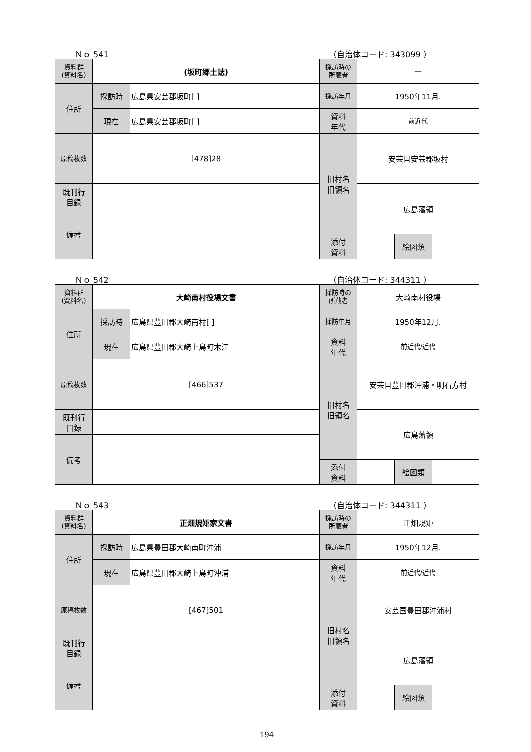Ｎｏ 541 （自治体コード: 343099 ）
| 資料群 (資料名) | (坂町郷土誌) | | 採訪時の 所蔵者 | — | | |
| 住所 | 採訪時 | 広島県安芸郡坂町[ ] | 採訪年月 | 1950年11月. | | |
| | 現在 | 広島県安芸郡坂町[ ] | 資料 年代 | 前近代 | | |
| 原稿枚数 | [478]28 | | 旧村名 旧領名 | 安芸国安芸郡坂村 | | |
| 既刊行 目録 | | | | 広島藩領 | | |
| 備考 | | | | | | |
| | | | 添付 資料 | | 絵図類 | |
Ｎｏ 542 （自治体コード: 344311 ）
| 資料群 (資料名) | 大崎南村役場文書 | | 採訪時の 所蔵者 | 大崎南村役場 | | |
| 住所 | 採訪時 | 広島県豊田郡大崎南村[ ] | 採訪年月 | 1950年12月. | | |
| | 現在 | 広島県豊田郡大崎上島町木江 | 資料 年代 | 前近代/近代 | | |
| 原稿枚数 | [466]537 | | 旧村名 旧領名 | 安芸国豊田郡沖浦・明石方村 | | |
| 既刊行 目録 | | | | 広島藩領 | | |
| 備考 | | | | | | |
| | | | 添付 資料 | | 絵図類 | |
Ｎｏ 543 （自治体コード: 344311 ）
| 資料群 (資料名) | 正畑規矩家文書 | | 採訪時の 所蔵者 | 正畑規矩 | | |
| 住所 | 採訪時 | 広島県豊田郡大崎南町沖浦 | 採訪年月 | 1950年12月. | | |
| | 現在 | 広島県豊田郡大崎上島町沖浦 | 資料 年代 | 前近代/近代 | | |
| 原稿枚数 | [467]501 | | 旧村名 旧領名 | 安芸国豊田郡沖浦村 | | |
| 既刊行 目録 | | | | 広島藩領 | | |
| 備考 | | | | | | |
| | | | 添付 資料 | | 絵図類 | |
194